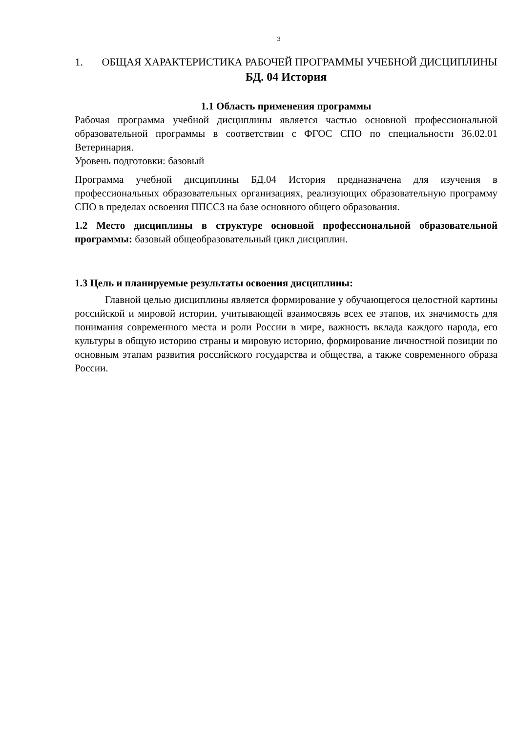3
1. ОБЩАЯ ХАРАКТЕРИСТИКА РАБОЧЕЙ ПРОГРАММЫ УЧЕБНОЙ ДИСЦИПЛИНЫ БД. 04 История
1.1 Область применения программы
Рабочая программа учебной дисциплины является частью основной профессиональной образовательной программы в соответствии с ФГОС СПО по специальности 36.02.01 Ветеринария.
Уровень подготовки: базовый
Программа учебной дисциплины БД.04 История предназначена для изучения в профессиональных образовательных организациях, реализующих образовательную программу СПО в пределах освоения ППССЗ на базе основного общего образования.
1.2 Место дисциплины в структуре основной профессиональной образовательной программы: базовый общеобразовательный цикл дисциплин.
1.3 Цель и планируемые результаты освоения дисциплины:
Главной целью дисциплины является формирование у обучающегося целостной картины российской и мировой истории, учитывающей взаимосвязь всех ее этапов, их значимость для понимания современного места и роли России в мире, важность вклада каждого народа, его культуры в общую историю страны и мировую историю, формирование личностной позиции по основным этапам развития российского государства и общества, а также современного образа России.